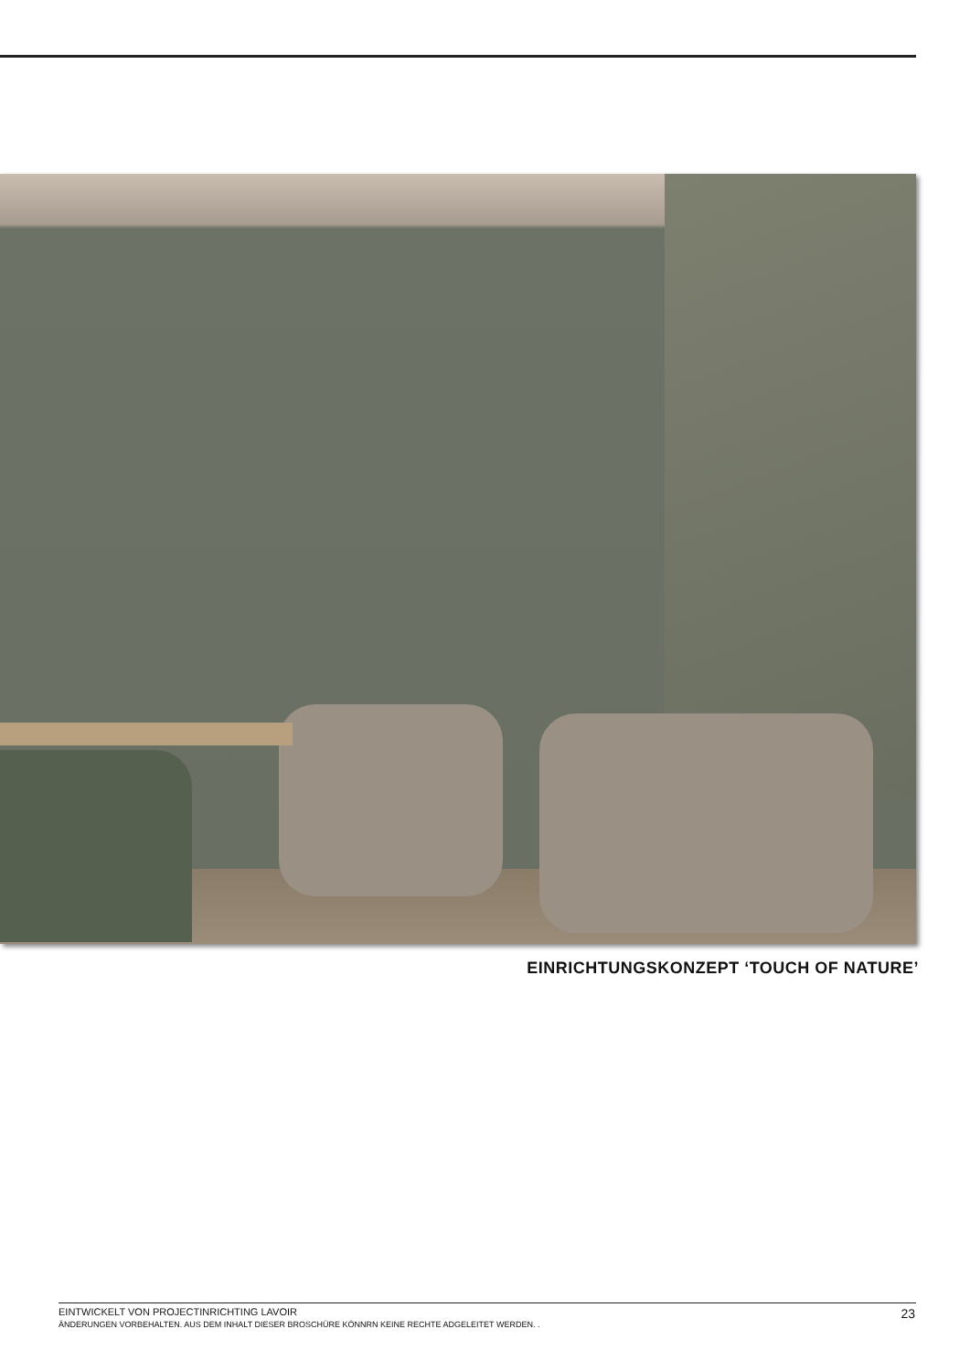EINRICHTUNGSKONZEPT ‘TOUCH OF NATURE’
EINTWICKELT VON PROJECTINRICHTING LAVOIR
ÄNDERUNGEN VORBEHALTEN. AUS DEM INHALT DIESER BROSCHÜRE KÖNNRN KEINE RECHTE ADGELEITET WERDEN. .
23